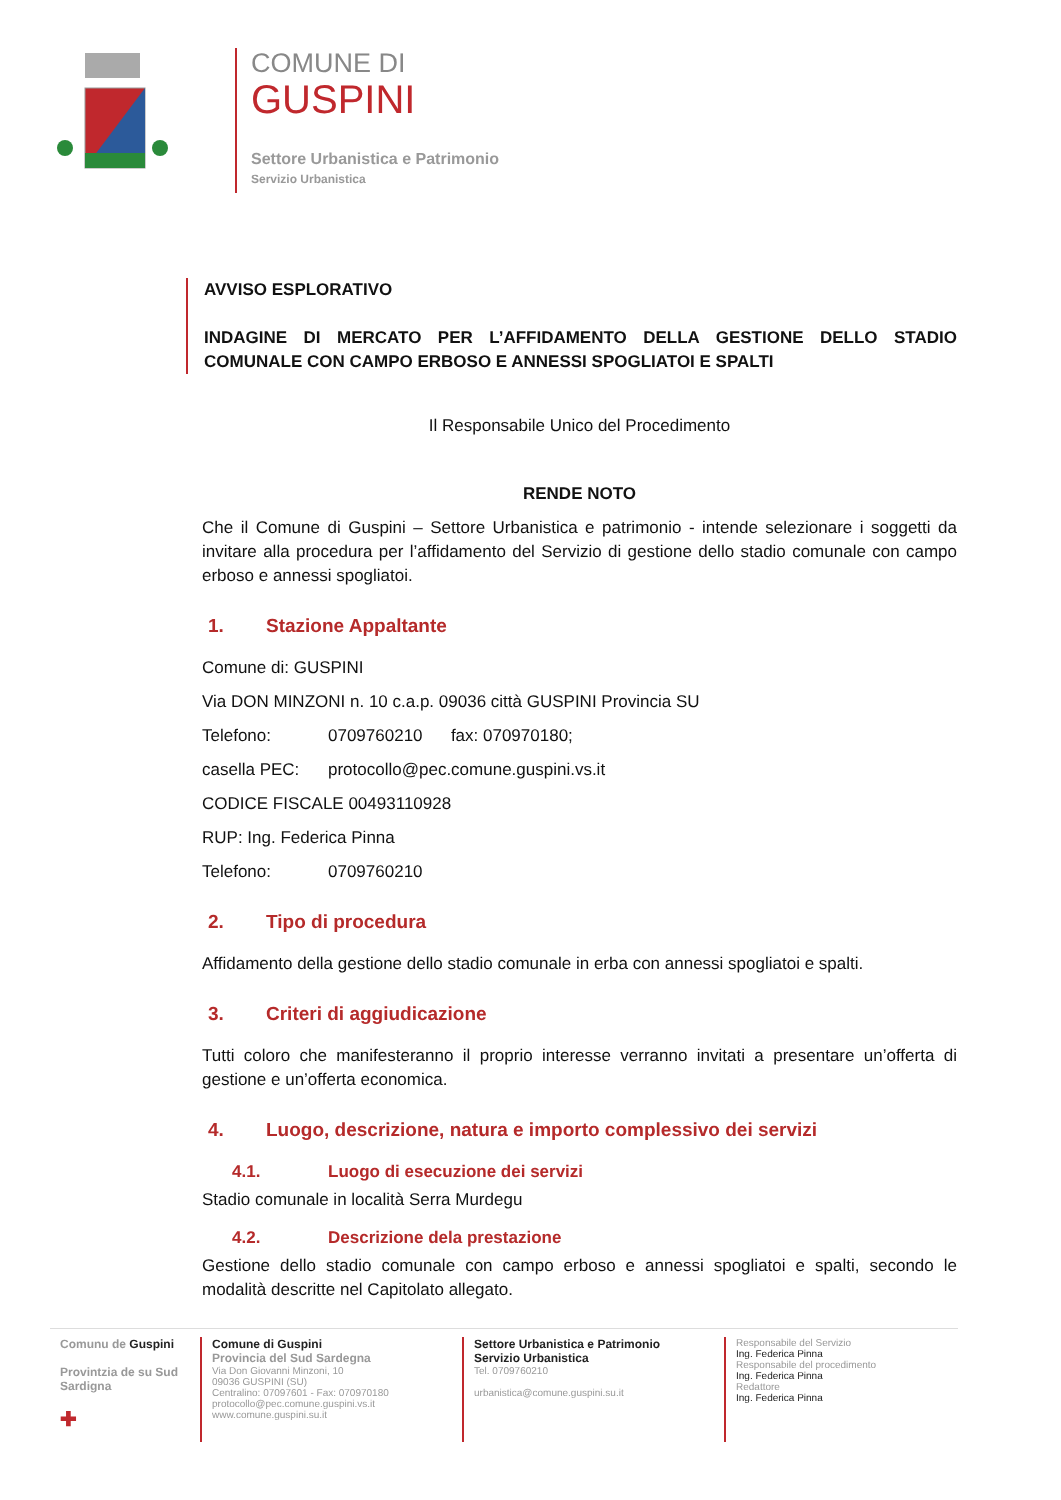COMUNE DI
GUSPINI
Settore Urbanistica e Patrimonio
Servizio Urbanistica
AVVISO ESPLORATIVO
INDAGINE DI MERCATO PER L’AFFIDAMENTO DELLA GESTIONE DELLO STADIO COMUNALE CON CAMPO ERBOSO E ANNESSI SPOGLIATOI E SPALTI
Il Responsabile Unico del Procedimento
RENDE NOTO
Che il Comune di Guspini – Settore Urbanistica e patrimonio - intende selezionare i soggetti da invitare alla procedura per l’affidamento del Servizio di gestione dello stadio comunale con campo erboso e annessi spogliatoi.
1. Stazione Appaltante
Comune di: GUSPINI
Via DON MINZONI n. 10 c.a.p. 09036 città GUSPINI Provincia SU
Telefono: 0709760210 fax: 070970180;
casella PEC: protocollo@pec.comune.guspini.vs.it
CODICE FISCALE 00493110928
RUP: Ing. Federica Pinna
Telefono: 0709760210
2. Tipo di procedura
Affidamento della gestione dello stadio comunale in erba con annessi spogliatoi e spalti.
3. Criteri di aggiudicazione
Tutti coloro che manifesteranno il proprio interesse verranno invitati a presentare un’offerta di gestione e un’offerta economica.
4. Luogo, descrizione, natura e importo complessivo dei servizi
4.1. Luogo di esecuzione dei servizi
Stadio comunale in località Serra Murdegu
4.2. Descrizione dela prestazione
Gestione dello stadio comunale con campo erboso e annessi spogliatoi e spalti, secondo le modalità descritte nel Capitolato allegato.
Comunu de Guspini
Provintzia de su Sud Sardigna
✚
Comune di Guspini
Provincia del Sud Sardegna
Via Don Giovanni Minzoni, 10
09036 GUSPINI (SU)
Centralino: 07097601 - Fax: 070970180
protocollo@pec.comune.guspini.vs.it
www.comune.guspini.su.it
Settore Urbanistica e Patrimonio
Servizio Urbanistica
Tel. 0709760210
urbanistica@comune.guspini.su.it
Responsabile del Servizio
Ing. Federica Pinna
Responsabile del procedimento
Ing. Federica Pinna
Redattore
Ing. Federica Pinna